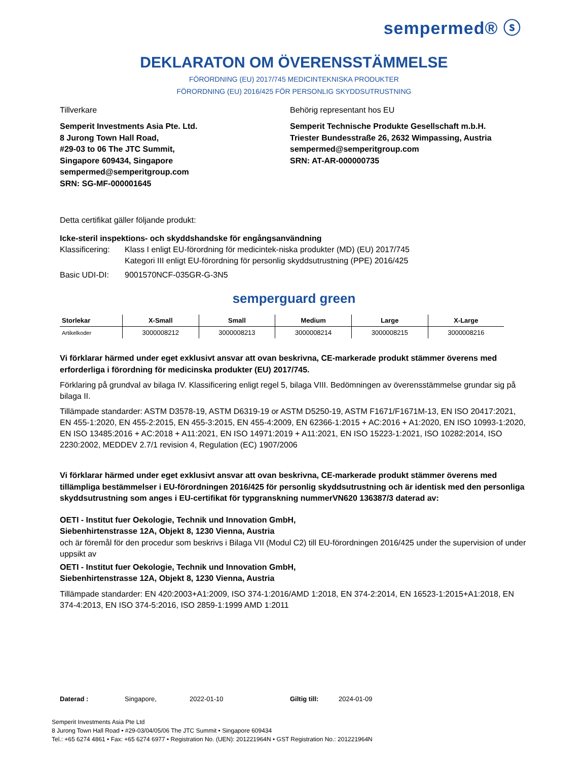sempermed® ⓢ
DEKLARATON OM ÖVERENSSTÄMMELSE
FÖRORDNING (EU) 2017/745 MEDICINTEKNISKA PRODUKTER
FÖRORDNING (EU) 2016/425 FÖR PERSONLIG SKYDDSUTRUSTNING
Tillverkare
Semperit Investments Asia Pte. Ltd.
8 Jurong Town Hall Road,
#29-03 to 06 The JTC Summit,
Singapore 609434, Singapore
sempermed@semperitgroup.com
SRN: SG-MF-000001645
Behörig representant hos EU
Semperit Technische Produkte Gesellschaft m.b.H.
Triester Bundesstraße 26, 2632 Wimpassing, Austria
sempermed@semperitgroup.com
SRN: AT-AR-000000735
Detta certifikat gäller följande produkt:
Icke-steril inspektions- och skyddshandske för engångsanvändning
Klassificering:
Klass I enligt EU-förordning för medicintek-niska produkter (MD) (EU) 2017/745
Kategori III enligt EU-förordning för personlig skyddsutrustning (PPE) 2016/425
Basic UDI-DI: 9001570NCF-035GR-G-3N5
semperguard green
| Storlekar | X-Small | Small | Medium | Large | X-Large |
| --- | --- | --- | --- | --- | --- |
| Artikelkoder | 3000008212 | 3000008213 | 3000008214 | 3000008215 | 3000008216 |
Vi förklarar härmed under eget exklusivt ansvar att ovan beskrivna, CE-markerade produkt stämmer överens med erforderliga i förordning för medicinska produkter (EU) 2017/745.
Förklaring på grundval av bilaga IV. Klassificering enligt regel 5, bilaga VIII. Bedömningen av överensstämmelse grundar sig på bilaga II.
Tillämpade standarder: ASTM D3578-19, ASTM D6319-19 or ASTM D5250-19, ASTM F1671/F1671M-13, EN ISO 20417:2021, EN 455-1:2020, EN 455-2:2015, EN 455-3:2015, EN 455-4:2009, EN 62366-1:2015 + AC:2016 + A1:2020, EN ISO 10993-1:2020, EN ISO 13485:2016 + AC:2018 + A11:2021, EN ISO 14971:2019 + A11:2021, EN ISO 15223-1:2021, ISO 10282:2014, ISO 2230:2002, MEDDEV 2.7/1 revision 4, Regulation (EC) 1907/2006
Vi förklarar härmed under eget exklusivt ansvar att ovan beskrivna, CE-markerade produkt stämmer överens med tillämpliga bestämmelser i EU-förordningen 2016/425 för personlig skyddsutrustning och är identisk med den personliga skyddsutrustning som anges i EU-certifikat för typgranskning nummerVN620 136387/3 daterad av:
OETI - Institut fuer Oekologie, Technik und Innovation GmbH,
Siebenhirtenstrasse 12A, Objekt 8, 1230 Vienna, Austria
och är föremål för den procedur som beskrivs i Bilaga VII (Modul C2) till EU-förordningen 2016/425 under the supervision of under uppsikt av
OETI - Institut fuer Oekologie, Technik und Innovation GmbH,
Siebenhirtenstrasse 12A, Objekt 8, 1230 Vienna, Austria
Tillämpade standarder: EN 420:2003+A1:2009, ISO 374-1:2016/AMD 1:2018, EN 374-2:2014, EN 16523-1:2015+A1:2018, EN 374-4:2013, EN ISO 374-5:2016, ISO 2859-1:1999 AMD 1:2011
Daterad : Singapore, 2022-01-10 Giltig till: 2024-01-09
Semperit Investments Asia Pte Ltd
8 Jurong Town Hall Road • #29-03/04/05/06 The JTC Summit • Singapore 609434
Tel.: +65 6274 4861 • Fax: +65 6274 6977 • Registration No. (UEN): 201221964N • GST Registration No.: 201221964N